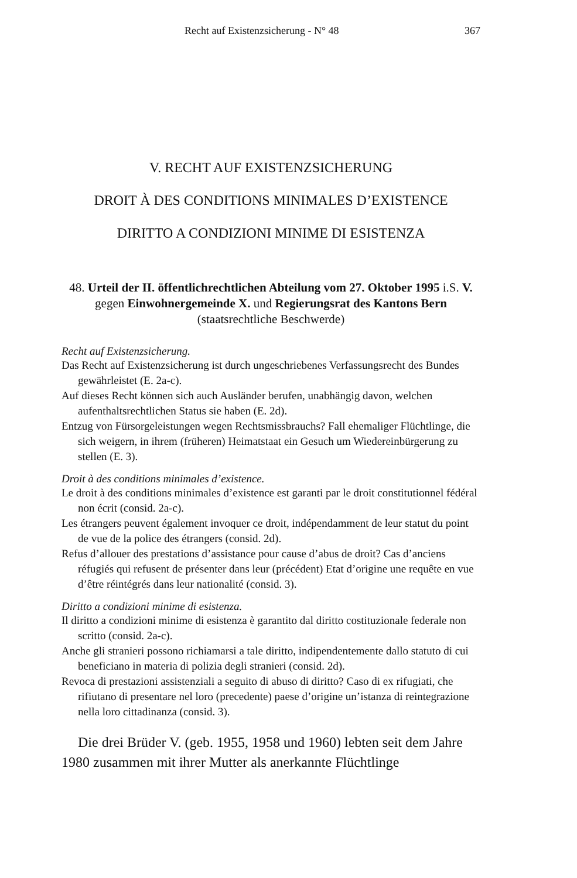Recht auf Existenzsicherung - N° 48 367
V. RECHT AUF EXISTENZSICHERUNG
DROIT À DES CONDITIONS MINIMALES D’EXISTENCE
DIRITTO A CONDIZIONI MINIME DI ESISTENZA
48. Urteil der II. öffentlichrechtlichen Abteilung vom 27. Oktober 1995 i.S. V. gegen Einwohnergemeinde X. und Regierungsrat des Kantons Bern (staatsrechtliche Beschwerde)
Recht auf Existenzsicherung.
Das Recht auf Existenzsicherung ist durch ungeschriebenes Verfassungsrecht des Bundes gewährleistet (E. 2a-c).
Auf dieses Recht können sich auch Ausländer berufen, unabhängig davon, welchen aufenthaltsrechtlichen Status sie haben (E. 2d).
Entzug von Fürsorgeleistungen wegen Rechtsmissbrauchs? Fall ehemaliger Flüchtlinge, die sich weigern, in ihrem (früheren) Heimatstaat ein Gesuch um Wiedereinbürgerung zu stellen (E. 3).
Droit à des conditions minimales d’existence.
Le droit à des conditions minimales d’existence est garanti par le droit constitutionnel fédéral non écrit (consid. 2a-c).
Les étrangers peuvent également invoquer ce droit, indépendamment de leur statut du point de vue de la police des étrangers (consid. 2d).
Refus d’allouer des prestations d’assistance pour cause d’abus de droit? Cas d’anciens réfugiés qui refusent de présenter dans leur (précédent) Etat d’origine une requête en vue d’être réintégrés dans leur nationalité (consid. 3).
Diritto a condizioni minime di esistenza.
Il diritto a condizioni minime di esistenza è garantito dal diritto costituzionale federale non scritto (consid. 2a-c).
Anche gli stranieri possono richiamarsi a tale diritto, indipendentemente dallo statuto di cui beneficiano in materia di polizia degli stranieri (consid. 2d).
Revoca di prestazioni assistenziali a seguito di abuso di diritto? Caso di ex rifugiati, che rifiutano di presentare nel loro (precedente) paese d’origine un’istanza di reintegrazione nella loro cittadinanza (consid. 3).
Die drei Brüder V. (geb. 1955, 1958 und 1960) lebten seit dem Jahre 1980 zusammen mit ihrer Mutter als anerkannte Flüchtlinge